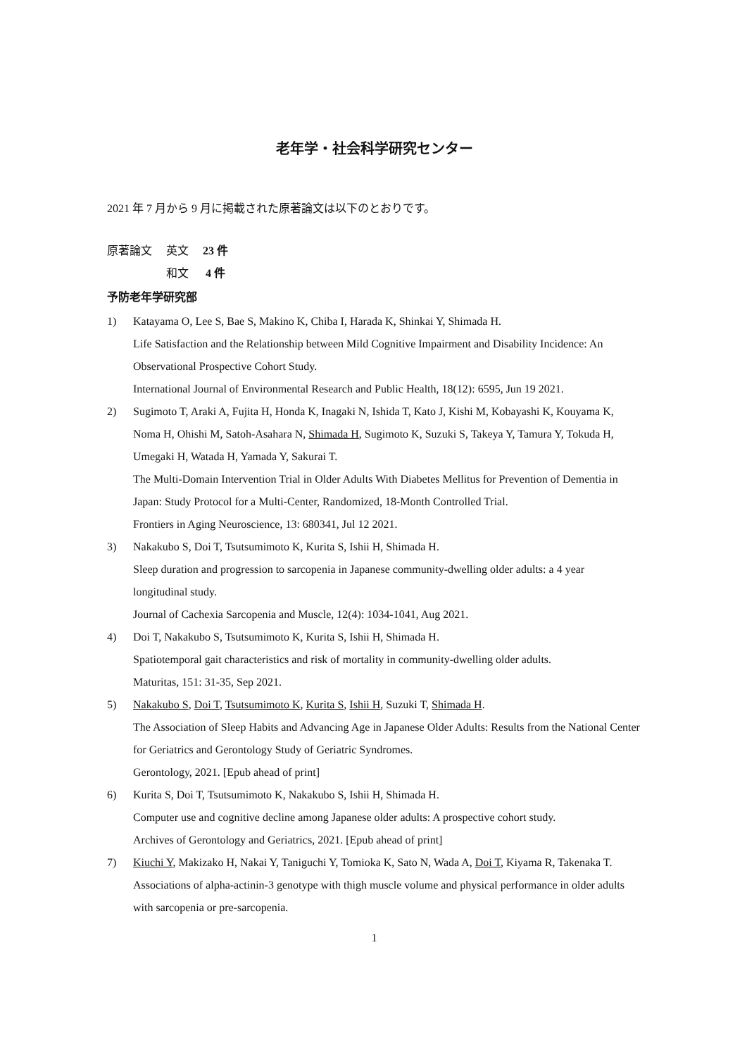老年学・社会科学研究センター
2021 年 7 月から 9 月に掲載された原著論文は以下のとおりです。
| 原著論文 | 英文 | 23 件 |
| | 和文 | 4 件 |
予防老年学研究部
1) Katayama O, Lee S, Bae S, Makino K, Chiba I, Harada K, Shinkai Y, Shimada H.
Life Satisfaction and the Relationship between Mild Cognitive Impairment and Disability Incidence: An Observational Prospective Cohort Study.
International Journal of Environmental Research and Public Health, 18(12): 6595, Jun 19 2021.
2) Sugimoto T, Araki A, Fujita H, Honda K, Inagaki N, Ishida T, Kato J, Kishi M, Kobayashi K, Kouyama K, Noma H, Ohishi M, Satoh-Asahara N, Shimada H, Sugimoto K, Suzuki S, Takeya Y, Tamura Y, Tokuda H, Umegaki H, Watada H, Yamada Y, Sakurai T.
The Multi-Domain Intervention Trial in Older Adults With Diabetes Mellitus for Prevention of Dementia in Japan: Study Protocol for a Multi-Center, Randomized, 18-Month Controlled Trial.
Frontiers in Aging Neuroscience, 13: 680341, Jul 12 2021.
3) Nakakubo S, Doi T, Tsutsumimoto K, Kurita S, Ishii H, Shimada H.
Sleep duration and progression to sarcopenia in Japanese community-dwelling older adults: a 4 year longitudinal study.
Journal of Cachexia Sarcopenia and Muscle, 12(4): 1034-1041, Aug 2021.
4) Doi T, Nakakubo S, Tsutsumimoto K, Kurita S, Ishii H, Shimada H.
Spatiotemporal gait characteristics and risk of mortality in community-dwelling older adults.
Maturitas, 151: 31-35, Sep 2021.
5) Nakakubo S, Doi T, Tsutsumimoto K, Kurita S, Ishii H, Suzuki T, Shimada H.
The Association of Sleep Habits and Advancing Age in Japanese Older Adults: Results from the National Center for Geriatrics and Gerontology Study of Geriatric Syndromes.
Gerontology, 2021. [Epub ahead of print]
6) Kurita S, Doi T, Tsutsumimoto K, Nakakubo S, Ishii H, Shimada H.
Computer use and cognitive decline among Japanese older adults: A prospective cohort study.
Archives of Gerontology and Geriatrics, 2021. [Epub ahead of print]
7) Kiuchi Y, Makizako H, Nakai Y, Taniguchi Y, Tomioka K, Sato N, Wada A, Doi T, Kiyama R, Takenaka T.
Associations of alpha-actinin-3 genotype with thigh muscle volume and physical performance in older adults with sarcopenia or pre-sarcopenia.
1